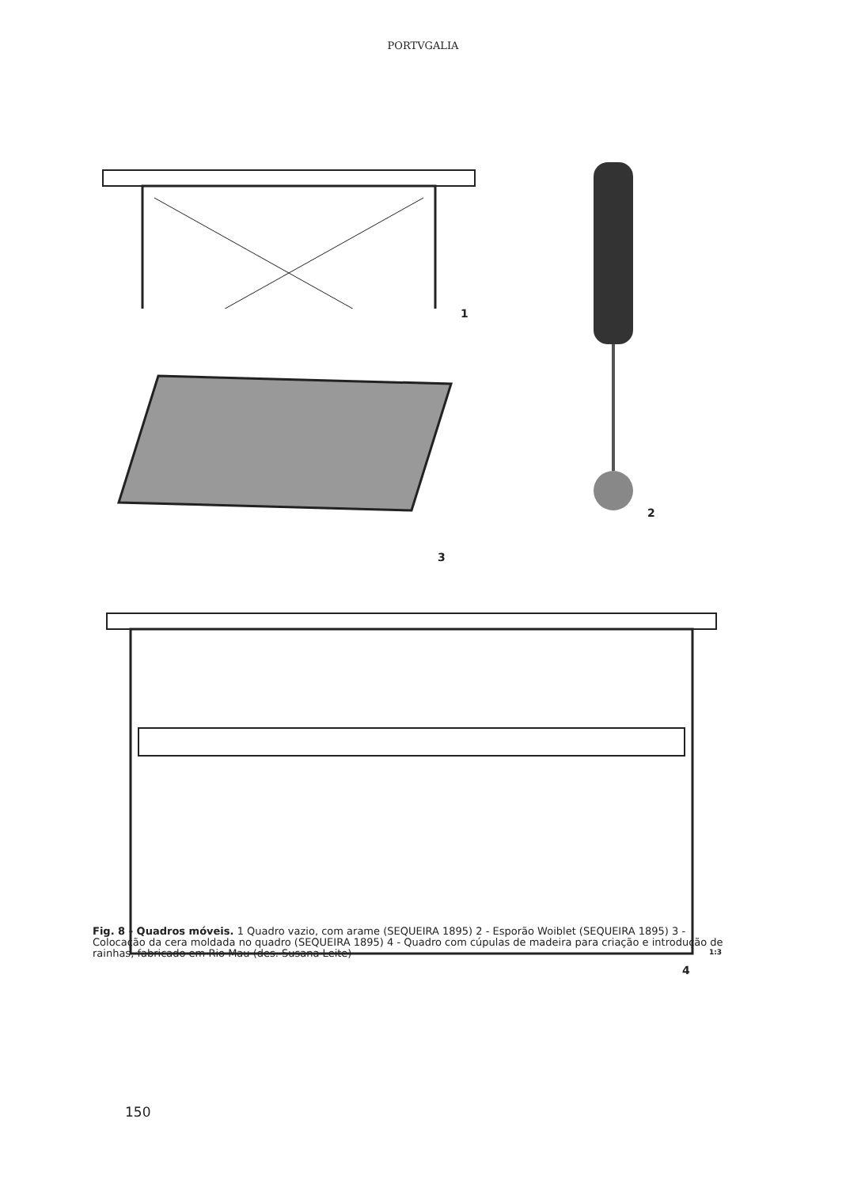PORTVGALIA
1
2
3
1:3
4
Fig. 8 - Quadros móveis. 1 Quadro vazio, com arame (SEQUEIRA 1895) 2 - Esporão Woiblet (SEQUEIRA 1895) 3 - Colocação da cera moldada no quadro (SEQUEIRA 1895) 4 - Quadro com cúpulas de madeira para criação e introdução de rainhas, fabricado em Rio Mau (des. Susana Leite)
150